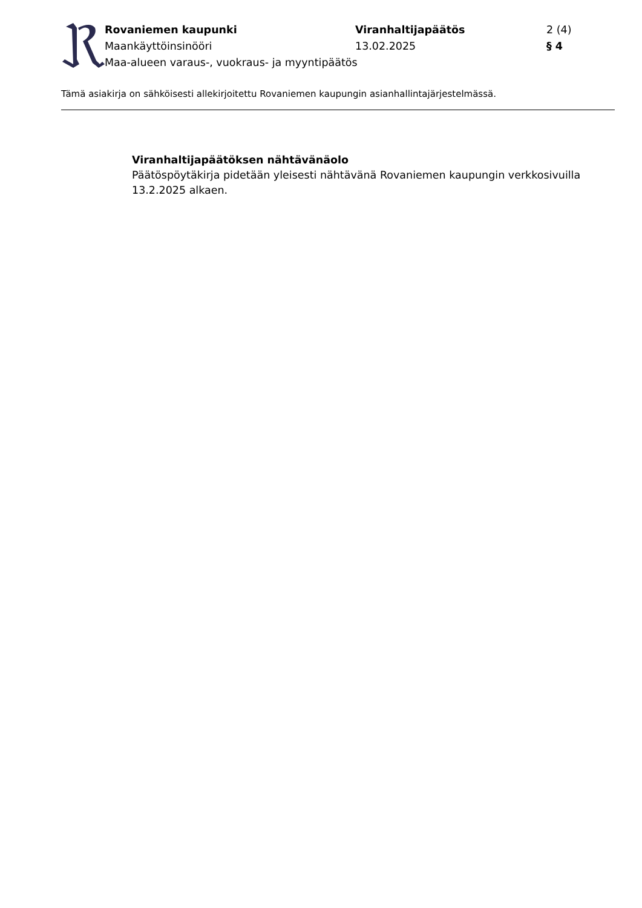Rovaniemen kaupunki
Viranhaltijapäätös
2 (4)
Maankäyttöinsinööri
13.02.2025
§ 4
Maa-alueen varaus-, vuokraus- ja myyntipäätös
Tämä asiakirja on sähköisesti allekirjoitettu Rovaniemen kaupungin asianhallintajärjestelmässä.
Viranhaltijapäätöksen nähtävänäolo
Päätöspöytäkirja pidetään yleisesti nähtävänä Rovaniemen kaupungin verkkosivuilla 13.2.2025 alkaen.